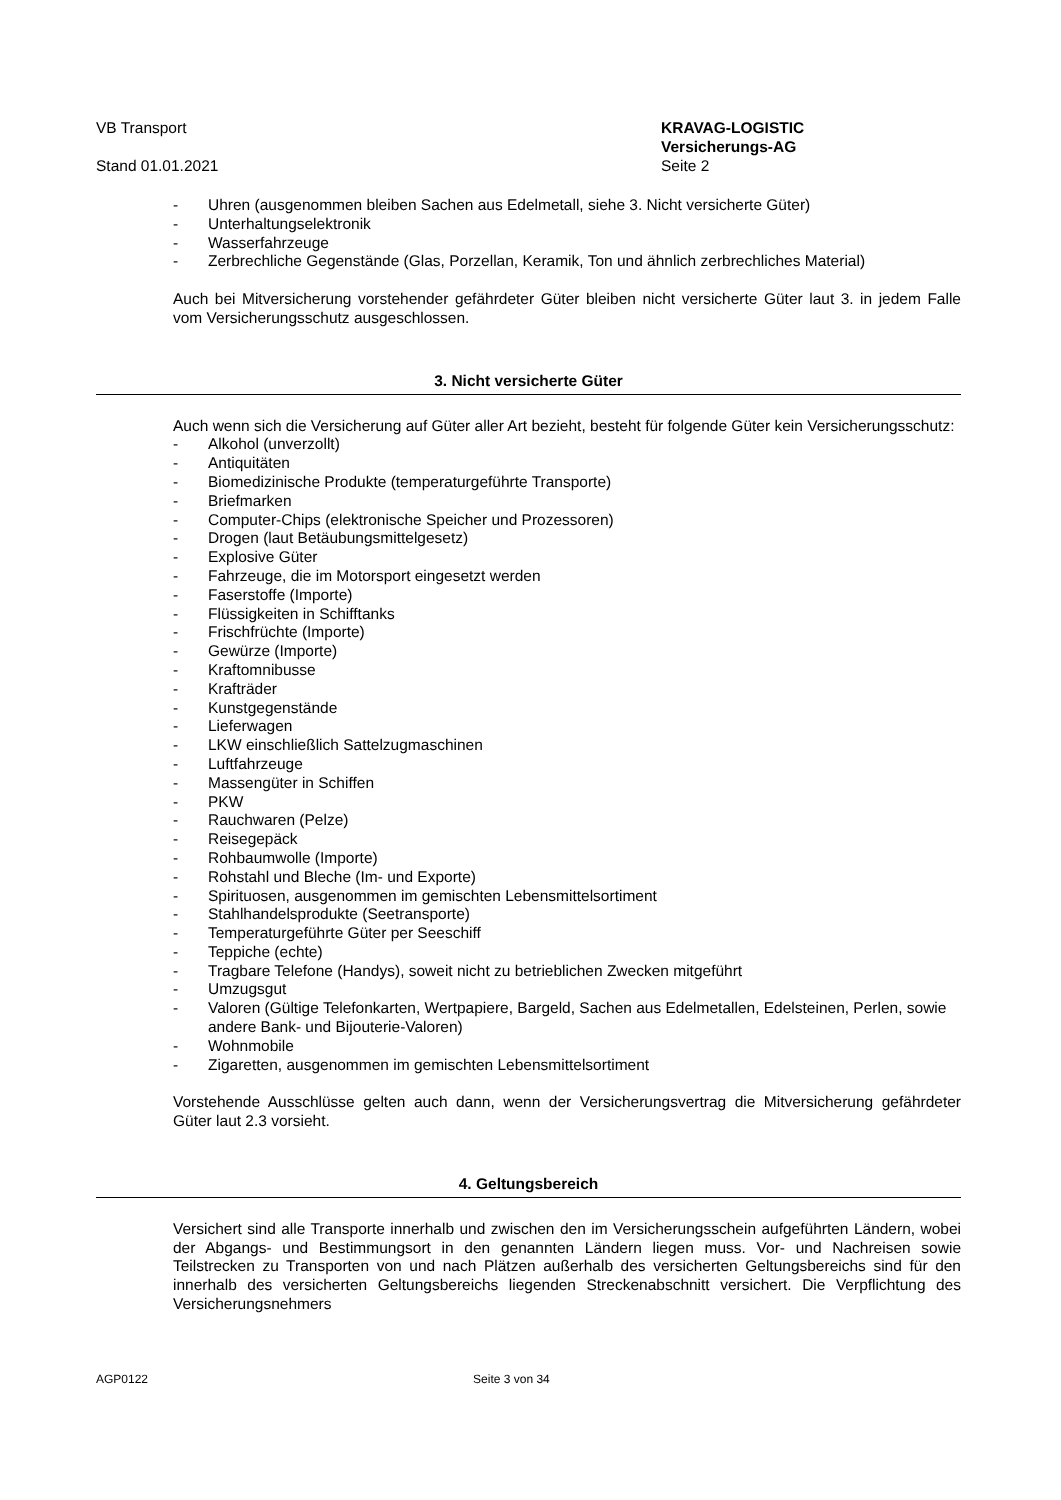VB Transport
Stand 01.01.2021
KRAVAG-LOGISTIC
Versicherungs-AG
Seite 2
- Uhren (ausgenommen bleiben Sachen aus Edelmetall, siehe 3. Nicht versicherte Güter)
- Unterhaltungselektronik
- Wasserfahrzeuge
- Zerbrechliche Gegenstände (Glas, Porzellan, Keramik, Ton und ähnlich zerbrechliches Material)
Auch bei Mitversicherung vorstehender gefährdeter Güter bleiben nicht versicherte Güter laut 3. in jedem Falle vom Versicherungsschutz ausgeschlossen.
3. Nicht versicherte Güter
Auch wenn sich die Versicherung auf Güter aller Art bezieht, besteht für folgende Güter kein Versicherungsschutz:
- Alkohol (unverzollt)
- Antiquitäten
- Biomedizinische Produkte (temperaturgeführte Transporte)
- Briefmarken
- Computer-Chips (elektronische Speicher und Prozessoren)
- Drogen (laut Betäubungsmittelgesetz)
- Explosive Güter
- Fahrzeuge, die im Motorsport eingesetzt werden
- Faserstoffe (Importe)
- Flüssigkeiten in Schifftanks
- Frischfrüchte (Importe)
- Gewürze (Importe)
- Kraftomnibusse
- Krafträder
- Kunstgegenstände
- Lieferwagen
- LKW einschließlich Sattelzugmaschinen
- Luftfahrzeuge
- Massengüter in Schiffen
- PKW
- Rauchwaren (Pelze)
- Reisegepäck
- Rohbaumwolle (Importe)
- Rohstahl und Bleche (Im- und Exporte)
- Spirituosen, ausgenommen im gemischten Lebensmittelsortiment
- Stahlhandelsprodukte (Seetransporte)
- Temperaturgeführte Güter per Seeschiff
- Teppiche (echte)
- Tragbare Telefone (Handys), soweit nicht zu betrieblichen Zwecken mitgeführt
- Umzugsgut
- Valoren (Gültige Telefonkarten, Wertpapiere, Bargeld, Sachen aus Edelmetallen, Edelsteinen, Perlen, sowie andere Bank- und Bijouterie-Valoren)
- Wohnmobile
- Zigaretten, ausgenommen im gemischten Lebensmittelsortiment
Vorstehende Ausschlüsse gelten auch dann, wenn der Versicherungsvertrag die Mitversicherung gefährdeter Güter laut 2.3 vorsieht.
4. Geltungsbereich
Versichert sind alle Transporte innerhalb und zwischen den im Versicherungsschein aufgeführten Ländern, wobei der Abgangs- und Bestimmungsort in den genannten Ländern liegen muss. Vor- und Nachreisen sowie Teilstrecken zu Transporten von und nach Plätzen außerhalb des versicherten Geltungsbereichs sind für den innerhalb des versicherten Geltungsbereichs liegenden Streckenabschnitt versichert. Die Verpflichtung des Versicherungsnehmers
AGP0122 Seite 3 von 34